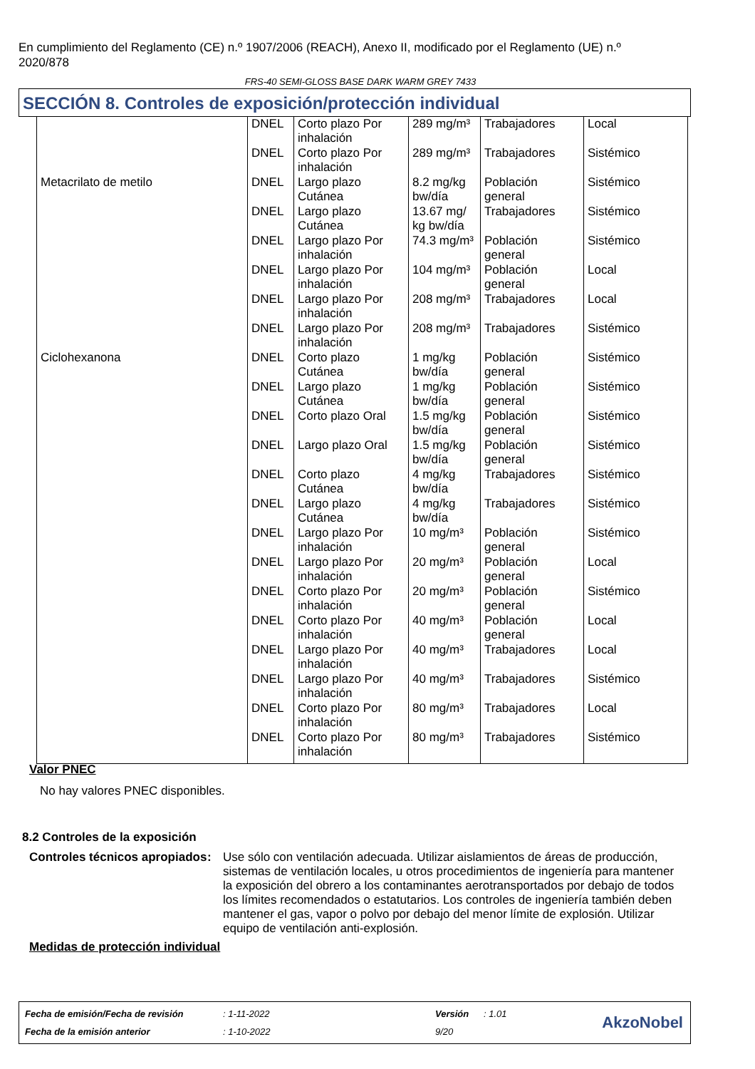En cumplimiento del Reglamento (CE) n.º 1907/2006 (REACH), Anexo II, modificado por el Reglamento (UE) n.º 2020/878
FRS-40 SEMI-GLOSS BASE DARK WARM GREY 7433
SECCIÓN 8. Controles de exposición/protección individual
| | DNEL | Corto plazo Por inhalación | 289 mg/m³ | Trabajadores | Local |
| | DNEL | Corto plazo Por inhalación | 289 mg/m³ | Trabajadores | Sistémico |
| Metacrilato de metilo | DNEL | Largo plazo Cutánea | 8.2 mg/kg bw/día | Población general | Sistémico |
| | DNEL | Largo plazo Cutánea | 13.67 mg/ kg bw/día | Trabajadores | Sistémico |
| | DNEL | Largo plazo Por inhalación | 74.3 mg/m³ | Población general | Sistémico |
| | DNEL | Largo plazo Por inhalación | 104 mg/m³ | Población general | Local |
| | DNEL | Largo plazo Por inhalación | 208 mg/m³ | Trabajadores | Local |
| | DNEL | Largo plazo Por inhalación | 208 mg/m³ | Trabajadores | Sistémico |
| Ciclohexanona | DNEL | Corto plazo Cutánea | 1 mg/kg bw/día | Población general | Sistémico |
| | DNEL | Largo plazo Cutánea | 1 mg/kg bw/día | Población general | Sistémico |
| | DNEL | Corto plazo Oral | 1.5 mg/kg bw/día | Población general | Sistémico |
| | DNEL | Largo plazo Oral | 1.5 mg/kg bw/día | Población general | Sistémico |
| | DNEL | Corto plazo Cutánea | 4 mg/kg bw/día | Trabajadores | Sistémico |
| | DNEL | Largo plazo Cutánea | 4 mg/kg bw/día | Trabajadores | Sistémico |
| | DNEL | Largo plazo Por inhalación | 10 mg/m³ | Población general | Sistémico |
| | DNEL | Largo plazo Por inhalación | 20 mg/m³ | Población general | Local |
| | DNEL | Corto plazo Por inhalación | 20 mg/m³ | Población general | Sistémico |
| | DNEL | Corto plazo Por inhalación | 40 mg/m³ | Población general | Local |
| | DNEL | Largo plazo Por inhalación | 40 mg/m³ | Trabajadores | Local |
| | DNEL | Largo plazo Por inhalación | 40 mg/m³ | Trabajadores | Sistémico |
| | DNEL | Corto plazo Por inhalación | 80 mg/m³ | Trabajadores | Local |
| | DNEL | Corto plazo Por inhalación | 80 mg/m³ | Trabajadores | Sistémico |
Valor PNEC
No hay valores PNEC disponibles.
8.2 Controles de la exposición
Controles técnicos apropiados
: Use sólo con ventilación adecuada. Utilizar aislamientos de áreas de producción, sistemas de ventilación locales, u otros procedimientos de ingeniería para mantener la exposición del obrero a los contaminantes aerotransportados por debajo de todos los límites recomendados o estatutarios. Los controles de ingeniería también deben mantener el gas, vapor o polvo por debajo del menor límite de explosión. Utilizar equipo de ventilación anti-explosión.
Medidas de protección individual
| Fecha de emisión/Fecha de revisión | : 1-11-2022 | Versión | : 1.01 |
| Fecha de la emisión anterior | : 1-10-2022 | 9/20 | |
AkzoNobel